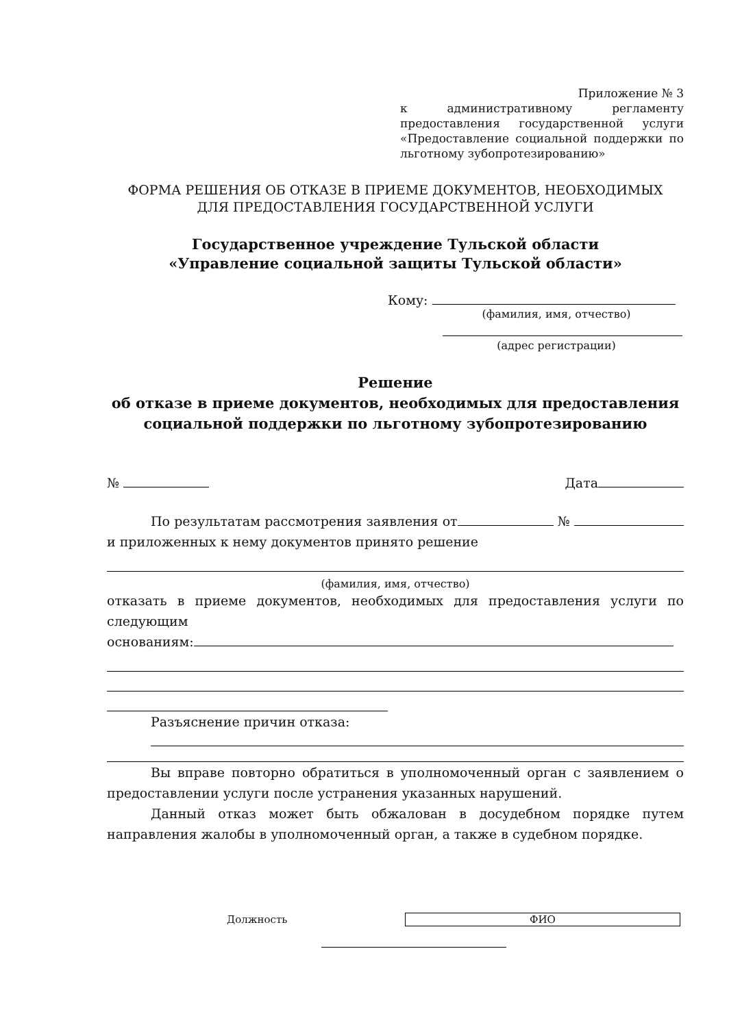Приложение № 3
к административному регламенту предоставления государственной услуги «Предоставление социальной поддержки по льготному зубопротезированию»
ФОРМА РЕШЕНИЯ ОБ ОТКАЗЕ В ПРИЕМЕ ДОКУМЕНТОВ, НЕОБХОДИМЫХ
ДЛЯ ПРЕДОСТАВЛЕНИЯ ГОСУДАРСТВЕННОЙ УСЛУГИ
Государственное учреждение Тульской области
«Управление социальной защиты Тульской области»
Кому:
(фамилия, имя, отчество)
(адрес регистрации)
Решение
об отказе в приеме документов, необходимых для предоставления
социальной поддержки по льготному зубопротезированию
№ Дата
По результатам рассмотрения заявления от № и приложенных к нему документов принято решение
(фамилия, имя, отчество)
отказать в приеме документов, необходимых для предоставления услуги по следующим
основаниям:
Разъяснение причин отказа:
Вы вправе повторно обратиться в уполномоченный орган с заявлением о предоставлении услуги после устранения указанных нарушений.
Данный отказ может быть обжалован в досудебном порядке путем направления жалобы в уполномоченный орган, а также в судебном порядке.
Должность ФИО